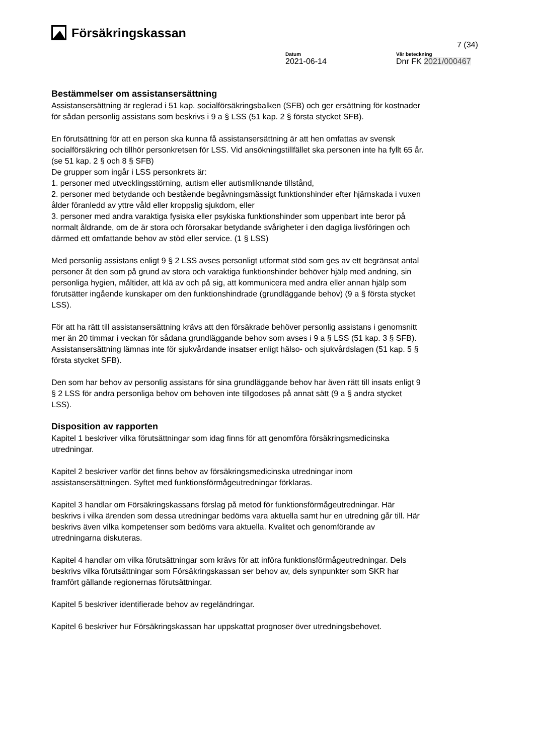Försäkringskassan
7 (34)
Datum
2021-06-14
Vår beteckning
Dnr FK 2021/000467
Bestämmelser om assistansersättning
Assistansersättning är reglerad i 51 kap. socialförsäkringsbalken (SFB) och ger ersättning för kostnader för sådan personlig assistans som beskrivs i 9 a § LSS (51 kap. 2 § första stycket SFB).
En förutsättning för att en person ska kunna få assistansersättning är att hen omfattas av svensk socialförsäkring och tillhör personkretsen för LSS. Vid ansökningstillfället ska personen inte ha fyllt 65 år. (se 51 kap. 2 § och 8 § SFB)
De grupper som ingår i LSS personkrets är:
1. personer med utvecklingsstörning, autism eller autismliknande tillstånd,
2. personer med betydande och bestående begåvningsmässigt funktionshinder efter hjärnskada i vuxen ålder föranledd av yttre våld eller kroppslig sjukdom, eller
3. personer med andra varaktiga fysiska eller psykiska funktionshinder som uppenbart inte beror på normalt åldrande, om de är stora och förorsakar betydande svårigheter i den dagliga livsföringen och därmed ett omfattande behov av stöd eller service. (1 § LSS)
Med personlig assistans enligt 9 § 2 LSS avses personligt utformat stöd som ges av ett begränsat antal personer åt den som på grund av stora och varaktiga funktionshinder behöver hjälp med andning, sin personliga hygien, måltider, att klä av och på sig, att kommunicera med andra eller annan hjälp som förutsätter ingående kunskaper om den funktionshindrade (grundläggande behov) (9 a § första stycket LSS).
För att ha rätt till assistansersättning krävs att den försäkrade behöver personlig assistans i genomsnitt mer än 20 timmar i veckan för sådana grundläggande behov som avses i 9 a § LSS (51 kap. 3 § SFB). Assistansersättning lämnas inte för sjukvårdande insatser enligt hälso- och sjukvårdslagen (51 kap. 5 § första stycket SFB).
Den som har behov av personlig assistans för sina grundläggande behov har även rätt till insats enligt 9 § 2 LSS för andra personliga behov om behoven inte tillgodoses på annat sätt (9 a § andra stycket LSS).
Disposition av rapporten
Kapitel 1 beskriver vilka förutsättningar som idag finns för att genomföra försäkringsmedicinska utredningar.
Kapitel 2 beskriver varför det finns behov av försäkringsmedicinska utredningar inom assistansersättningen. Syftet med funktionsförmågeutredningar förklaras.
Kapitel 3 handlar om Försäkringskassans förslag på metod för funktionsförmågeutredningar. Här beskrivs i vilka ärenden som dessa utredningar bedöms vara aktuella samt hur en utredning går till. Här beskrivs även vilka kompetenser som bedöms vara aktuella. Kvalitet och genomförande av utredningarna diskuteras.
Kapitel 4 handlar om vilka förutsättningar som krävs för att införa funktionsförmågeutredningar. Dels beskrivs vilka förutsättningar som Försäkringskassan ser behov av, dels synpunkter som SKR har framfört gällande regionernas förutsättningar.
Kapitel 5 beskriver identifierade behov av regeländringar.
Kapitel 6 beskriver hur Försäkringskassan har uppskattat prognoser över utredningsbehovet.